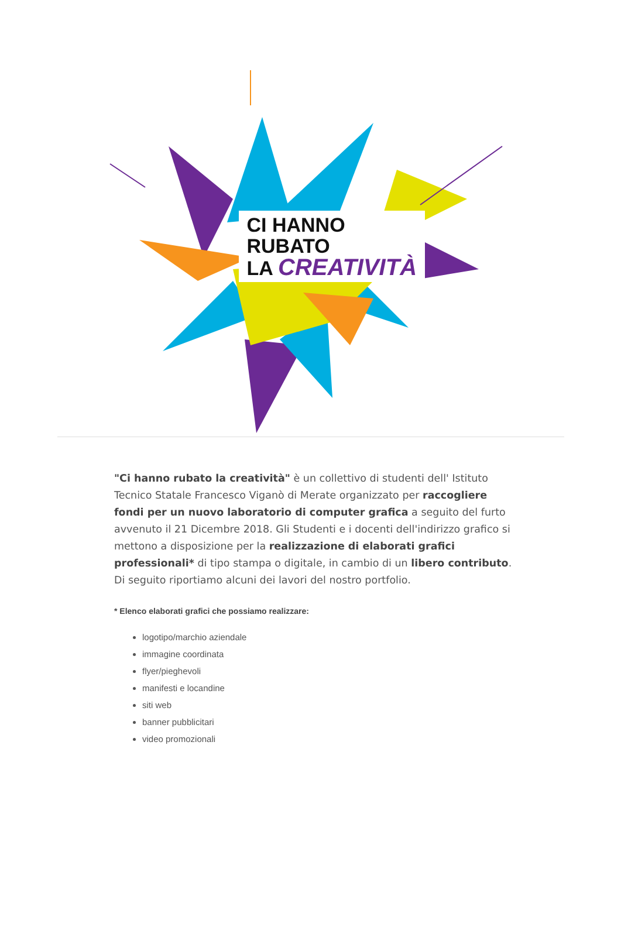CI HANNO
RUBATO
LA CREATIVITÀ
"Ci hanno rubato la creatività" è un collettivo di studenti dell' Istituto Tecnico Statale Francesco Viganò di Merate organizzato per raccogliere fondi per un nuovo laboratorio di computer grafica a seguito del furto avvenuto il 21 Dicembre 2018. Gli Studenti e i docenti dell'indirizzo grafico si mettono a disposizione per la realizzazione di elaborati grafici professionali* di tipo stampa o digitale, in cambio di un libero contributo. Di seguito riportiamo alcuni dei lavori del nostro portfolio.
* Elenco elaborati grafici che possiamo realizzare:
logotipo/marchio aziendale
immagine coordinata
flyer/pieghevoli
manifesti e locandine
siti web
banner pubblicitari
video promozionali